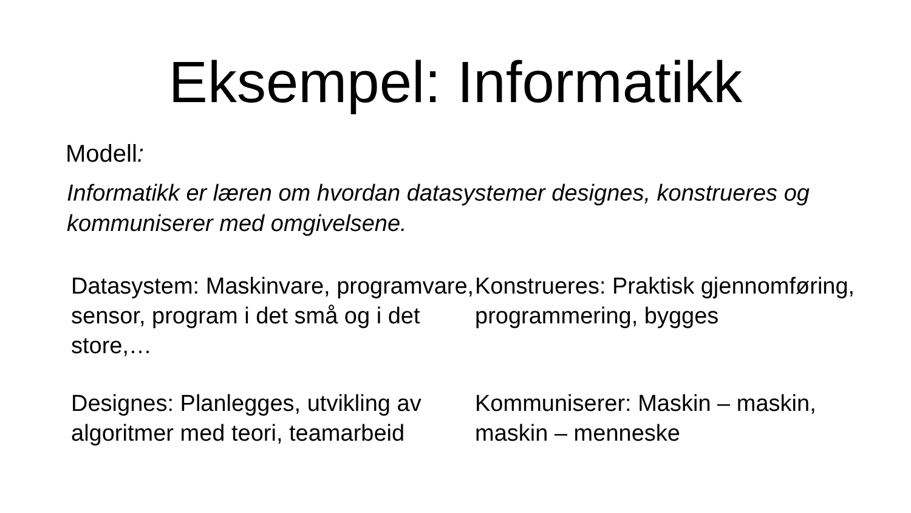Eksempel: Informatikk
Modell:
Informatikk er læren om hvordan datasystemer designes, konstrueres og kommuniserer med omgivelsene.
Datasystem: Maskinvare, programvare, sensor, program i det små og i det store,…
Konstrueres: Praktisk gjennomføring, programmering, bygges
Designes: Planlegges, utvikling av algoritmer med teori, teamarbeid
Kommuniserer: Maskin – maskin, maskin – menneske